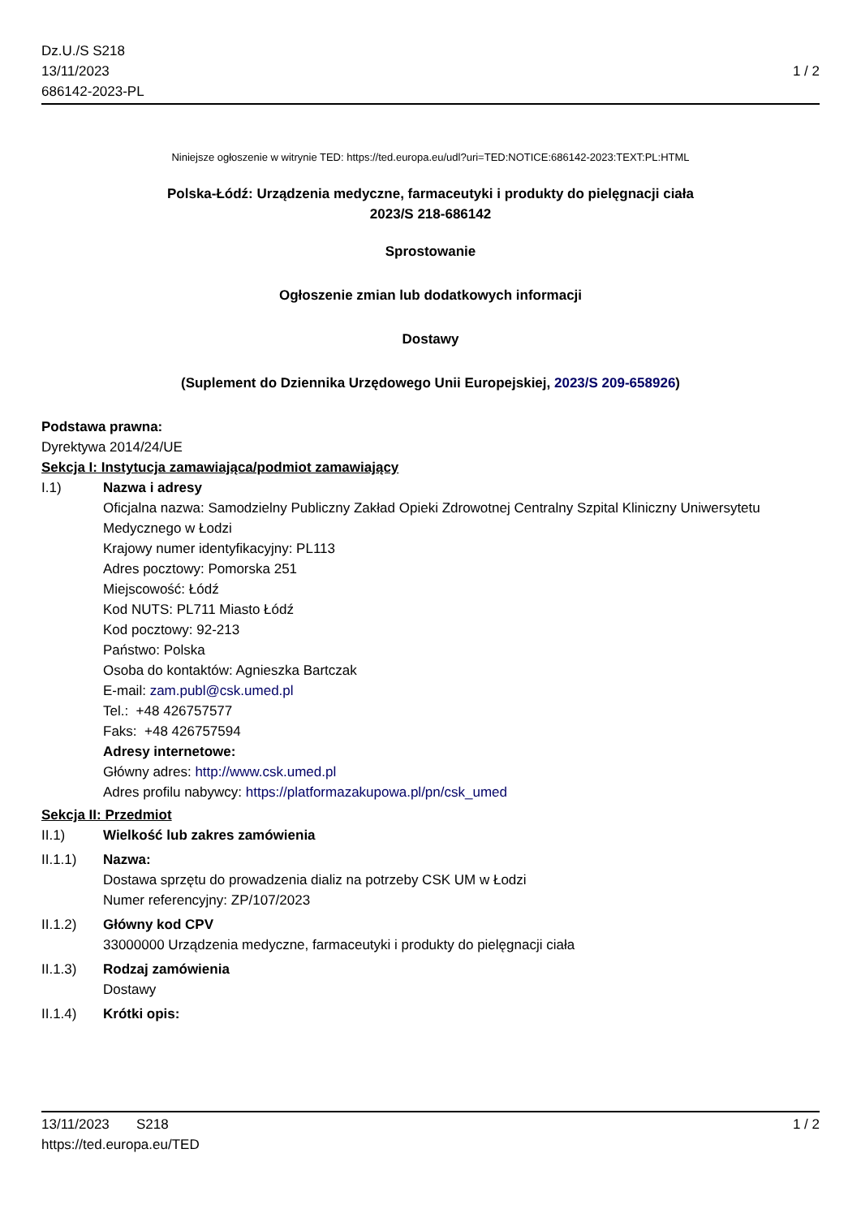Dz.U./S S218
13/11/2023
686142-2023-PL
1 / 2
Niniejsze ogłoszenie w witrynie TED: https://ted.europa.eu/udl?uri=TED:NOTICE:686142-2023:TEXT:PL:HTML
Polska-Łódź: Urządzenia medyczne, farmaceutyki i produkty do pielęgnacji ciała
2023/S 218-686142
Sprostowanie
Ogłoszenie zmian lub dodatkowych informacji
Dostawy
(Suplement do Dziennika Urzędowego Unii Europejskiej, 2023/S 209-658926)
Podstawa prawna:
Dyrektywa 2014/24/UE
Sekcja I: Instytucja zamawiająca/podmiot zamawiający
I.1) Nazwa i adresy
Oficjalna nazwa: Samodzielny Publiczny Zakład Opieki Zdrowotnej Centralny Szpital Kliniczny Uniwersytetu Medycznego w Łodzi
Krajowy numer identyfikacyjny: PL113
Adres pocztowy: Pomorska 251
Miejscowość: Łódź
Kod NUTS: PL711 Miasto Łódź
Kod pocztowy: 92-213
Państwo: Polska
Osoba do kontaktów: Agnieszka Bartczak
E-mail: zam.publ@csk.umed.pl
Tel.: +48 426757577
Faks: +48 426757594
Adresy internetowe:
Główny adres: http://www.csk.umed.pl
Adres profilu nabywcy: https://platformazakupowa.pl/pn/csk_umed
Sekcja II: Przedmiot
II.1) Wielkość lub zakres zamówienia
II.1.1) Nazwa:
Dostawa sprzętu do prowadzenia dializ na potrzeby CSK UM w Łodzi
Numer referencyjny: ZP/107/2023
II.1.2) Główny kod CPV
33000000 Urządzenia medyczne, farmaceutyki i produkty do pielęgnacji ciała
II.1.3) Rodzaj zamówienia
Dostawy
II.1.4) Krótki opis:
13/11/2023 S218 1 / 2
https://ted.europa.eu/TED